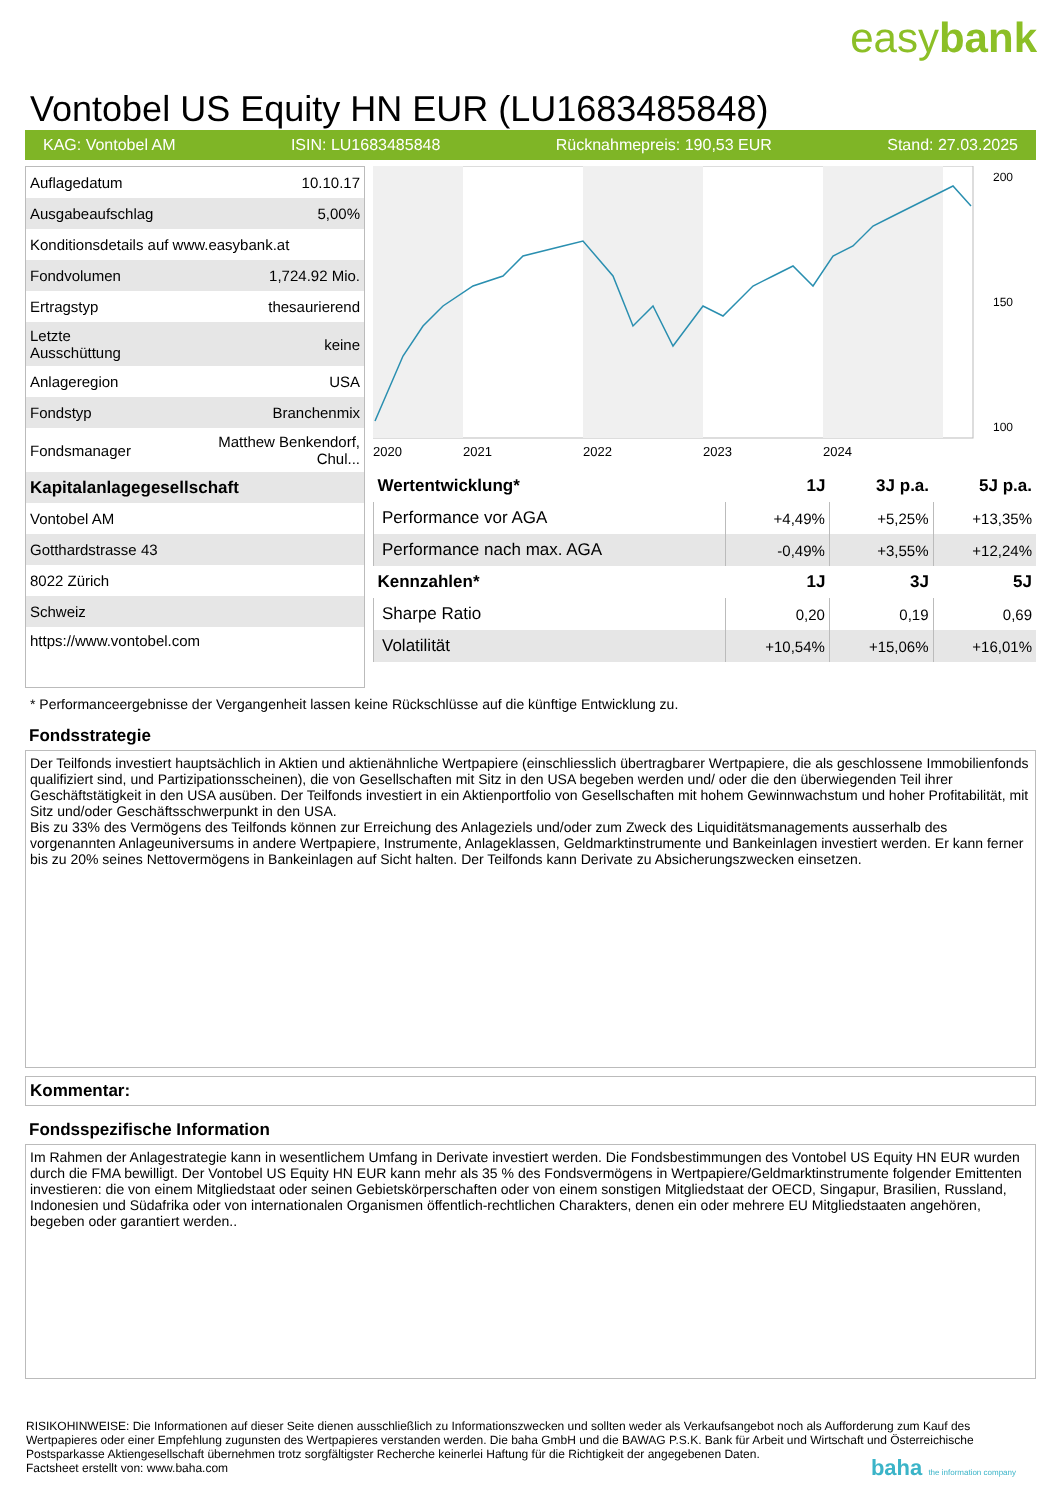easybank
Vontobel US Equity HN EUR (LU1683485848)
KAG: Vontobel AM ISIN: LU1683485848 Rücknahmepreis: 190,53 EUR Stand: 27.03.2025
| Auflagedatum | 10.10.17 |
| Ausgabeaufschlag | 5,00% |
| Konditionsdetails auf www.easybank.at | |
| Fondvolumen | 1,724.92 Mio. |
| Ertragstyp | thesaurierend |
| Letzte Ausschüttung | keine |
| Anlageregion | USA |
| Fondstyp | Branchenmix |
| Fondsmanager | Matthew Benkendorf, Chul... |
| Kapitalanlagegesellschaft | |
| Vontobel AM | |
| Gotthardstrasse 43 | |
| 8022 Zürich | |
| Schweiz | |
| https://www.vontobel.com | |
2020
2021
2022
2023
2024
200
150
100
| Wertentwicklung* | 1J | 3J p.a. | 5J p.a. |
| --- | --- | --- | --- |
| Performance vor AGA | +4,49% | +5,25% | +13,35% |
| Performance nach max. AGA | -0,49% | +3,55% | +12,24% |
| Kennzahlen* | 1J | 3J | 5J |
| Sharpe Ratio | 0,20 | 0,19 | 0,69 |
| Volatilität | +10,54% | +15,06% | +16,01% |
* Performanceergebnisse der Vergangenheit lassen keine Rückschlüsse auf die künftige Entwicklung zu.
Fondsstrategie
Der Teilfonds investiert hauptsächlich in Aktien und aktienähnliche Wertpapiere (einschliesslich übertragbarer Wertpapiere, die als geschlossene Immobilienfonds qualifiziert sind, und Partizipationsscheinen), die von Gesellschaften mit Sitz in den USA begeben werden und/ oder die den überwiegenden Teil ihrer Geschäftstätigkeit in den USA ausüben. Der Teilfonds investiert in ein Aktienportfolio von Gesellschaften mit hohem Gewinnwachstum und hoher Profitabilität, mit Sitz und/oder Geschäftsschwerpunkt in den USA.
Bis zu 33% des Vermögens des Teilfonds können zur Erreichung des Anlageziels und/oder zum Zweck des Liquiditätsmanagements ausserhalb des vorgenannten Anlageuniversums in andere Wertpapiere, Instrumente, Anlageklassen, Geldmarktinstrumente und Bankeinlagen investiert werden. Er kann ferner bis zu 20% seines Nettovermögens in Bankeinlagen auf Sicht halten. Der Teilfonds kann Derivate zu Absicherungszwecken einsetzen.
Kommentar:
Fondsspezifische Information
Im Rahmen der Anlagestrategie kann in wesentlichem Umfang in Derivate investiert werden. Die Fondsbestimmungen des Vontobel US Equity HN EUR wurden durch die FMA bewilligt. Der Vontobel US Equity HN EUR kann mehr als 35 % des Fondsvermögens in Wertpapiere/Geldmarktinstrumente folgender Emittenten investieren: die von einem Mitgliedstaat oder seinen Gebietskörperschaften oder von einem sonstigen Mitgliedstaat der OECD, Singapur, Brasilien, Russland, Indonesien und Südafrika oder von internationalen Organismen öffentlich-rechtlichen Charakters, denen ein oder mehrere EU Mitgliedstaaten angehören, begeben oder garantiert werden..
RISIKOHINWEISE: Die Informationen auf dieser Seite dienen ausschließlich zu Informationszwecken und sollten weder als Verkaufsangebot noch als Aufforderung zum Kauf des Wertpapieres oder einer Empfehlung zugunsten des Wertpapieres verstanden werden. Die baha GmbH und die BAWAG P.S.K. Bank für Arbeit und Wirtschaft und Österreichische Postsparkasse Aktiengesellschaft übernehmen trotz sorgfältigster Recherche keinerlei Haftung für die Richtigkeit der angegebenen Daten.
Factsheet erstellt von: www.baha.com baha the information company